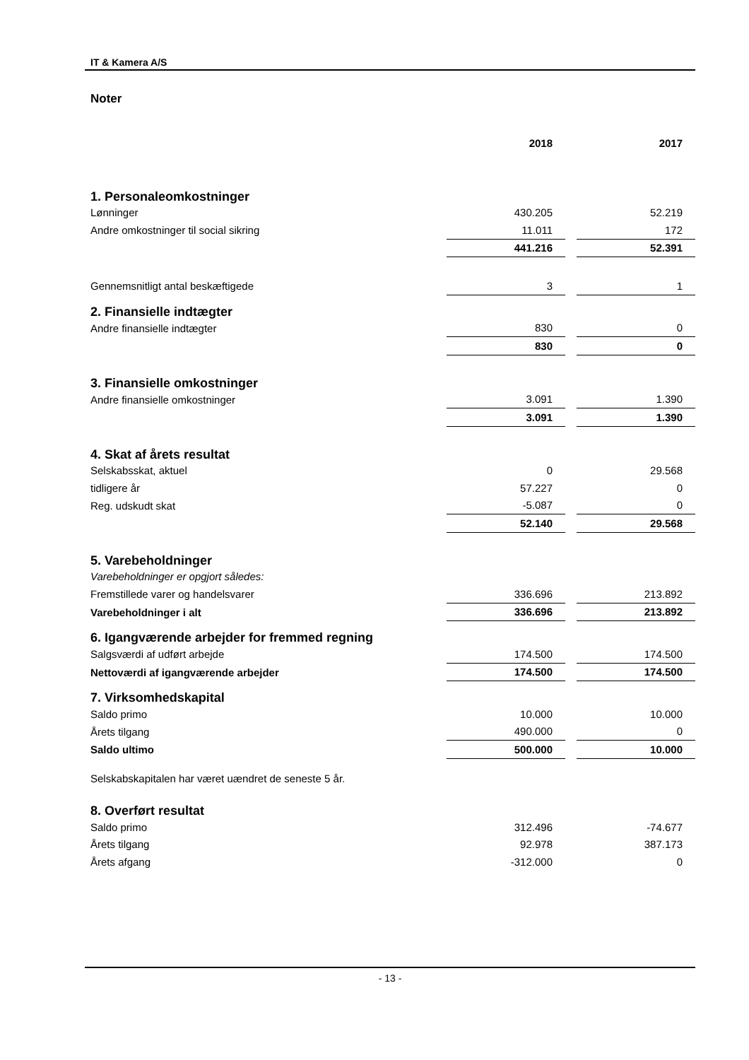IT & Kamera A/S
Noter
| | 2018 | | 2017 |
| 1. Personaleomkostninger | | | |
| Lønninger | 430.205 | | 52.219 |
| Andre omkostninger til social sikring | 11.011 | | 172 |
| | 441.216 | | 52.391 |
| Gennemsnitligt antal beskæftigede | 3 | | 1 |
| 2. Finansielle indtægter | | | |
| Andre finansielle indtægter | 830 | | 0 |
| | 830 | | 0 |
| 3. Finansielle omkostninger | | | |
| Andre finansielle omkostninger | 3.091 | | 1.390 |
| | 3.091 | | 1.390 |
| 4. Skat af årets resultat | | | |
| Selskabsskat, aktuel | 0 | | 29.568 |
| tidligere år | 57.227 | | 0 |
| Reg. udskudt skat | -5.087 | | 0 |
| | 52.140 | | 29.568 |
| 5. Varebeholdninger | | | |
| Varebeholdninger er opgjort således: | | | |
| Fremstillede varer og handelsvarer | 336.696 | | 213.892 |
| Varebeholdninger i alt | 336.696 | | 213.892 |
| 6. Igangværende arbejder for fremmed regning | | | |
| Salgsværdi af udført arbejde | 174.500 | | 174.500 |
| Nettoværdi af igangværende arbejder | 174.500 | | 174.500 |
| 7. Virksomhedskapital | | | |
| Saldo primo | 10.000 | | 10.000 |
| Årets tilgang | 490.000 | | 0 |
| Saldo ultimo | 500.000 | | 10.000 |
| Selskabskapitalen har været uændret de seneste 5 år. | | | |
| 8. Overført resultat | | | |
| Saldo primo | 312.496 | | -74.677 |
| Årets tilgang | 92.978 | | 387.173 |
| Årets afgang | -312.000 | | 0 |
- 13 -